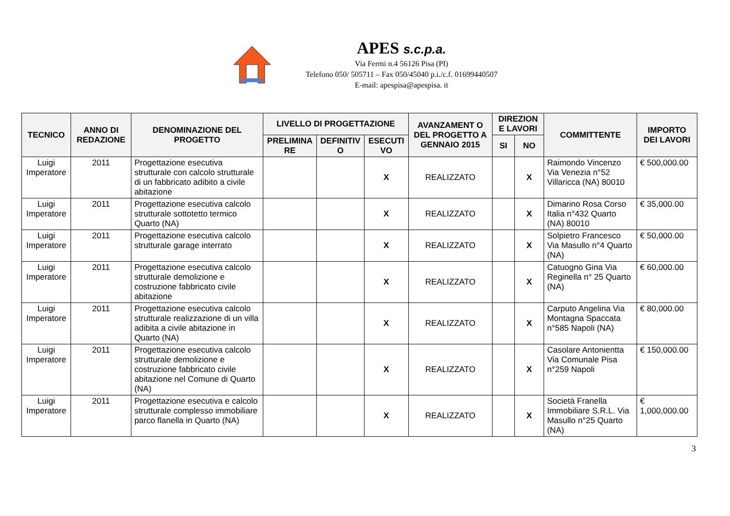APES s.c.p.a.
Via Fermi n.4 56126 Pisa (PI)
Telefono 050/ 505711 – Fax 050/45040 p.i./c.f. 01699440507
E-mail: apespisa@apespisa. it
| TECNICO | ANNO DI REDAZIONE | DENOMINAZIONE DEL PROGETTO | LIVELLO DI PROGETTAZIONE | | | AVANZAMENT O DEL PROGETTO A GENNAIO 2015 | DIREZION E LAVORI | | COMMITTENTE | IMPORTO DEI LAVORI |
| --- | --- | --- | --- | --- | --- | --- | --- | --- | --- | --- |
| | | | PRELIMINA RE | DEFINITIV O | ESECUTI VO | | SI | NO | | |
| Luigi Imperatore | 2011 | Progettazione esecutiva strutturale con calcolo strutturale di un fabbricato adibito a civile abitazione | | | X | REALIZZATO | | X | Raimondo Vincenzo Via Venezia n°52 Villaricca (NA) 80010 | € 500,000.00 |
| Luigi Imperatore | 2011 | Progettazione esecutiva calcolo strutturale sottotetto termico Quarto (NA) | | | X | REALIZZATO | | X | Dimarino Rosa Corso Italia n°432 Quarto (NA) 80010 | € 35,000.00 |
| Luigi Imperatore | 2011 | Progettazione esecutiva calcolo strutturale garage interrato | | | X | REALIZZATO | | X | Solpietro Francesco Via Masullo n°4 Quarto (NA) | € 50,000.00 |
| Luigi Imperatore | 2011 | Progettazione esecutiva calcolo strutturale demolizione e costruzione fabbricato civile abitazione | | | X | REALIZZATO | | X | Catuogno Gina Via Reginella n° 25 Quarto (NA) | € 60,000.00 |
| Luigi Imperatore | 2011 | Progettazione esecutiva calcolo strutturale realizzazione di un villa adibita a civile abitazione in Quarto (NA) | | | X | REALIZZATO | | X | Carputo Angelina Via Montagna Spaccata n°585 Napoli (NA) | € 80,000.00 |
| Luigi Imperatore | 2011 | Progettazione esecutiva calcolo strutturale demolizione e costruzione fabbricato civile abitazione nel Comune di Quarto (NA) | | | X | REALIZZATO | | X | Casolare Antonientta Via Comunale Pisa n°259 Napoli | € 150,000.00 |
| Luigi Imperatore | 2011 | Progettazione esecutiva e calcolo strutturale complesso immobiliare parco flanella in Quarto (NA) | | | X | REALIZZATO | | X | Società Franella Immobiliare S.R.L. Via Masullo n°25 Quarto (NA) | € 1,000,000.00 |
3